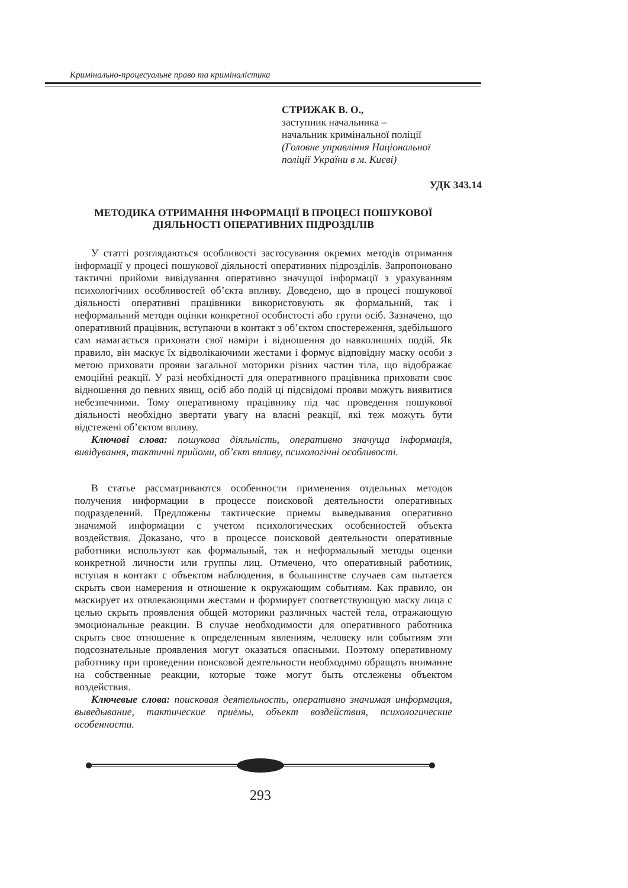Кримінально-процесуальне право та криміналістика
СТРИЖАК В. О.,
заступник начальника –
начальник кримінальної поліції
(Головне управління Національної поліції України в м. Києві)
УДК 343.14
МЕТОДИКА ОТРИМАННЯ ІНФОРМАЦІЇ В ПРОЦЕСІ ПОШУКОВОЇ ДІЯЛЬНОСТІ ОПЕРАТИВНИХ ПІДРОЗДІЛІВ
У статті розглядаються особливості застосування окремих методів отримання інформації у процесі пошукової діяльності оперативних підрозділів. Запропоновано тактичні прийоми вивідування оперативно значущої інформації з урахуванням психологічних особливостей об’єкта впливу. Доведено, що в процесі пошукової діяльності оперативні працівники використовують як формальний, так і неформальний методи оцінки конкретної особистості або групи осіб. Зазначено, що оперативний працівник, вступаючи в контакт з об’єктом спостереження, здебільшого сам намагається приховати свої наміри і відношення до навколишніх подій. Як правило, він маскує їх відволікаючими жестами і формує відповідну маску особи з метою приховати прояви загальної моторики різних частин тіла, що відображає емоційні реакції. У разі необхідності для оперативного працівника приховати своє відношення до певних явищ, осіб або подій ці підсвідомі прояви можуть виявитися небезпечними. Тому оперативному працівнику під час проведення пошукової діяльності необхідно звертати увагу на власні реакції, які теж можуть бути відстежені об’єктом впливу.
Ключові слова: пошукова діяльність, оперативно значуща інформація, вивідування, тактичні прийоми, об’єкт впливу, психологічні особливості.
В статье рассматриваются особенности применения отдельных методов получения информации в процессе поисковой деятельности оперативных подразделений. Предложены тактические приемы выведывания оперативно значимой информации с учетом психологических особенностей объекта воздействия. Доказано, что в процессе поисковой деятельности оперативные работники используют как формальный, так и неформальный методы оценки конкретной личности или группы лиц. Отмечено, что оперативный работник, вступая в контакт с объектом наблюдения, в большинстве случаев сам пытается скрыть свои намерения и отношение к окружающим событиям. Как правило, он маскирует их отвлекающими жестами и формирует соответствующую маску лица с целью скрыть проявления общей моторики различных частей тела, отражающую эмоциональные реакции. В случае необходимости для оперативного работника скрыть свое отношение к определенным явлениям, человеку или событиям эти подсознательные проявления могут оказаться опасными. Поэтому оперативному работнику при проведении поисковой деятельности необходимо обращать внимание на собственные реакции, которые тоже могут быть отслежены объектом воздействия.
Ключевые слова: поисковая деятельность, оперативно значимая информация, выведывание, тактические приёмы, объект воздействия, психологические особенности.
293